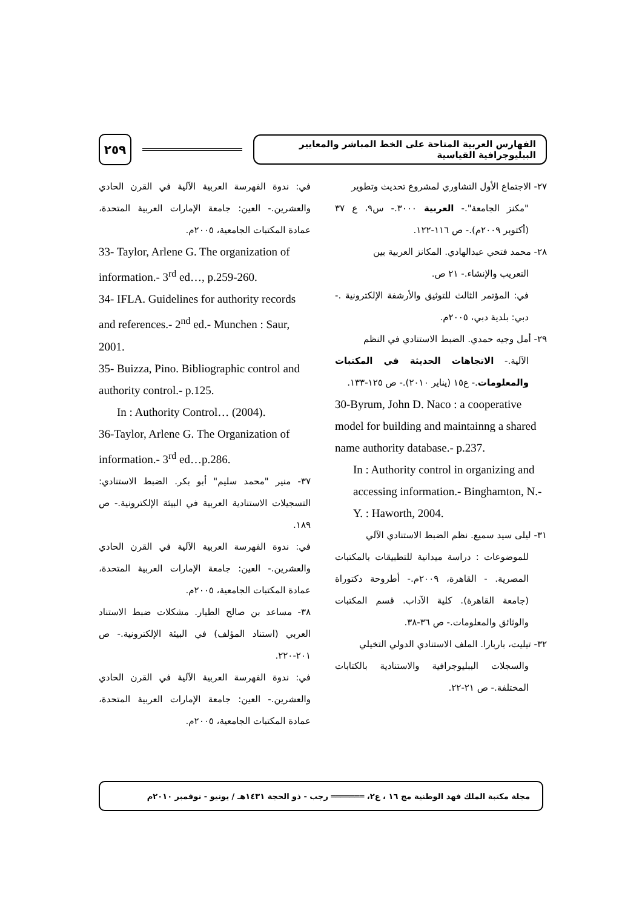٢٥٩
الفهارس العربية المتاحة على الخط المباشر والمعايير الببليوجرافية القياسية
٢٧- الاجتماع الأول التشاوري لمشروع تحديث وتطوير
"مكنز الجامعة".- العربية ٣٠٠٠.- س٩، ع ٣٧ (أكتوبر ٢٠٠٩م).- ص ١١٦-١٢٢.
٢٨- محمد فتحي عبدالهادي. المكانز العربية بين
التعريب والإنشاء.- ٢١ ص.
في: المؤتمر الثالث للتوثيق والأرشفة الإلكترونية .- دبي: بلدية دبي، ٢٠٠٥م.
٢٩- أمل وجيه حمدي. الضبط الاستنادي في النظم
الآلية.- الاتجاهات الحديثة في المكتبات والمعلومات.- ع١٥ (يناير ٢٠١٠).- ص ١٢٥-١٣٣.
30-Byrum, John D. Naco : a cooperative model for building and maintainng a shared name authority database.- p.237.
In : Authority control in organizing and accessing information.- Binghamton, N.-Y. : Haworth, 2004.
٣١- ليلى سيد سميع. نظم الضبط الاستنادي الآلي
للموضوعات : دراسة ميدانية للتطبيقات بالمكتبات المصرية. - القاهرة، ٢٠٠٩م.- أطروحة دكتوراة (جامعة القاهرة). كلية الآداب. قسم المكتبات والوثائق والمعلومات.- ص ٣٦-٣٨.
٣٢- تيليت، باربارا. الملف الاستنادي الدولي التخيلي
والسجلات الببليوجرافية والاستنادية بالكتابات المختلفة.- ص ٢١-٢٢.
في: ندوة الفهرسة العربية الآلية في القرن الحادي والعشرين.- العين: جامعة الإمارات العربية المتحدة، عمادة المكتبات الجامعية، ٢٠٠٥م.
33- Taylor, Arlene G. The organization of information.- 3<sup>rd</sup> ed…, p.259-260.
34- IFLA. Guidelines for authority records and references.- 2<sup>nd</sup> ed.- Munchen : Saur, 2001.
35- Buizza, Pino. Bibliographic control and authority control.- p.125.
In : Authority Control… (2004).
36-Taylor, Arlene G. The Organization of information.- 3<sup>rd</sup> ed…p.286.
٣٧- منير "محمد سليم" أبو بكر. الضبط الاستنادي: التسجيلات الاستنادية العربية في البيئة الإلكترونية.- ص ١٨٩.
في: ندوة الفهرسة العربية الآلية في القرن الحادي والعشرين.- العين: جامعة الإمارات العربية المتحدة، عمادة المكتبات الجامعية، ٢٠٠٥م.
٣٨- مساعد بن صالح الطيار. مشكلات ضبط الاستناد العربي (استناد المؤلف) في البيئة الإلكترونية.- ص ٢٠١-٢٢٠.
في: ندوة الفهرسة العربية الآلية في القرن الحادي والعشرين.- العين: جامعة الإمارات العربية المتحدة، عمادة المكتبات الجامعية، ٢٠٠٥م.
مجلة مكتبة الملك فهد الوطنية مج ١٦ ، ع٢، ═══════ رجب - ذو الحجة ١٤٣١هـ / يونيو - نوفمبر ٢٠١٠م